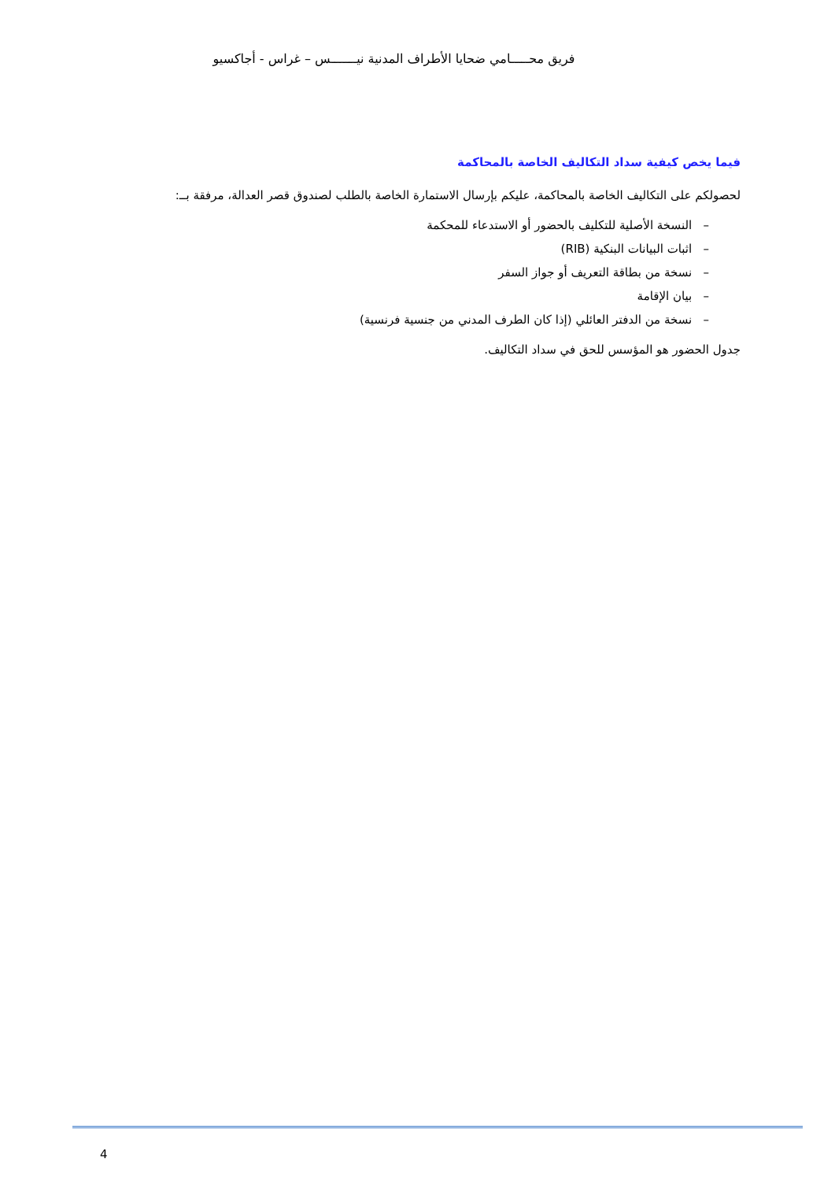فريق محـــــامي ضحايا الأطراف المدنية نيـــــــس – غراس - أجاكسيو
فيما يخص كيفية سداد التكاليف الخاصة بالمحاكمة
لحصولكم على التكاليف الخاصة بالمحاكمة، عليكم بإرسال الاستمارة الخاصة بالطلب لصندوق قصر العدالة، مرفقة بــ:
– النسخة الأصلية للتكليف بالحضور أو الاستدعاء للمحكمة
– اثبات البيانات البنكية (RIB)
– نسخة من بطاقة التعريف أو جواز السفر
– بيان الإقامة
– نسخة من الدفتر العائلي (إذا كان الطرف المدني من جنسية فرنسية)
جدول الحضور هو المؤسس للحق في سداد التكاليف.
4